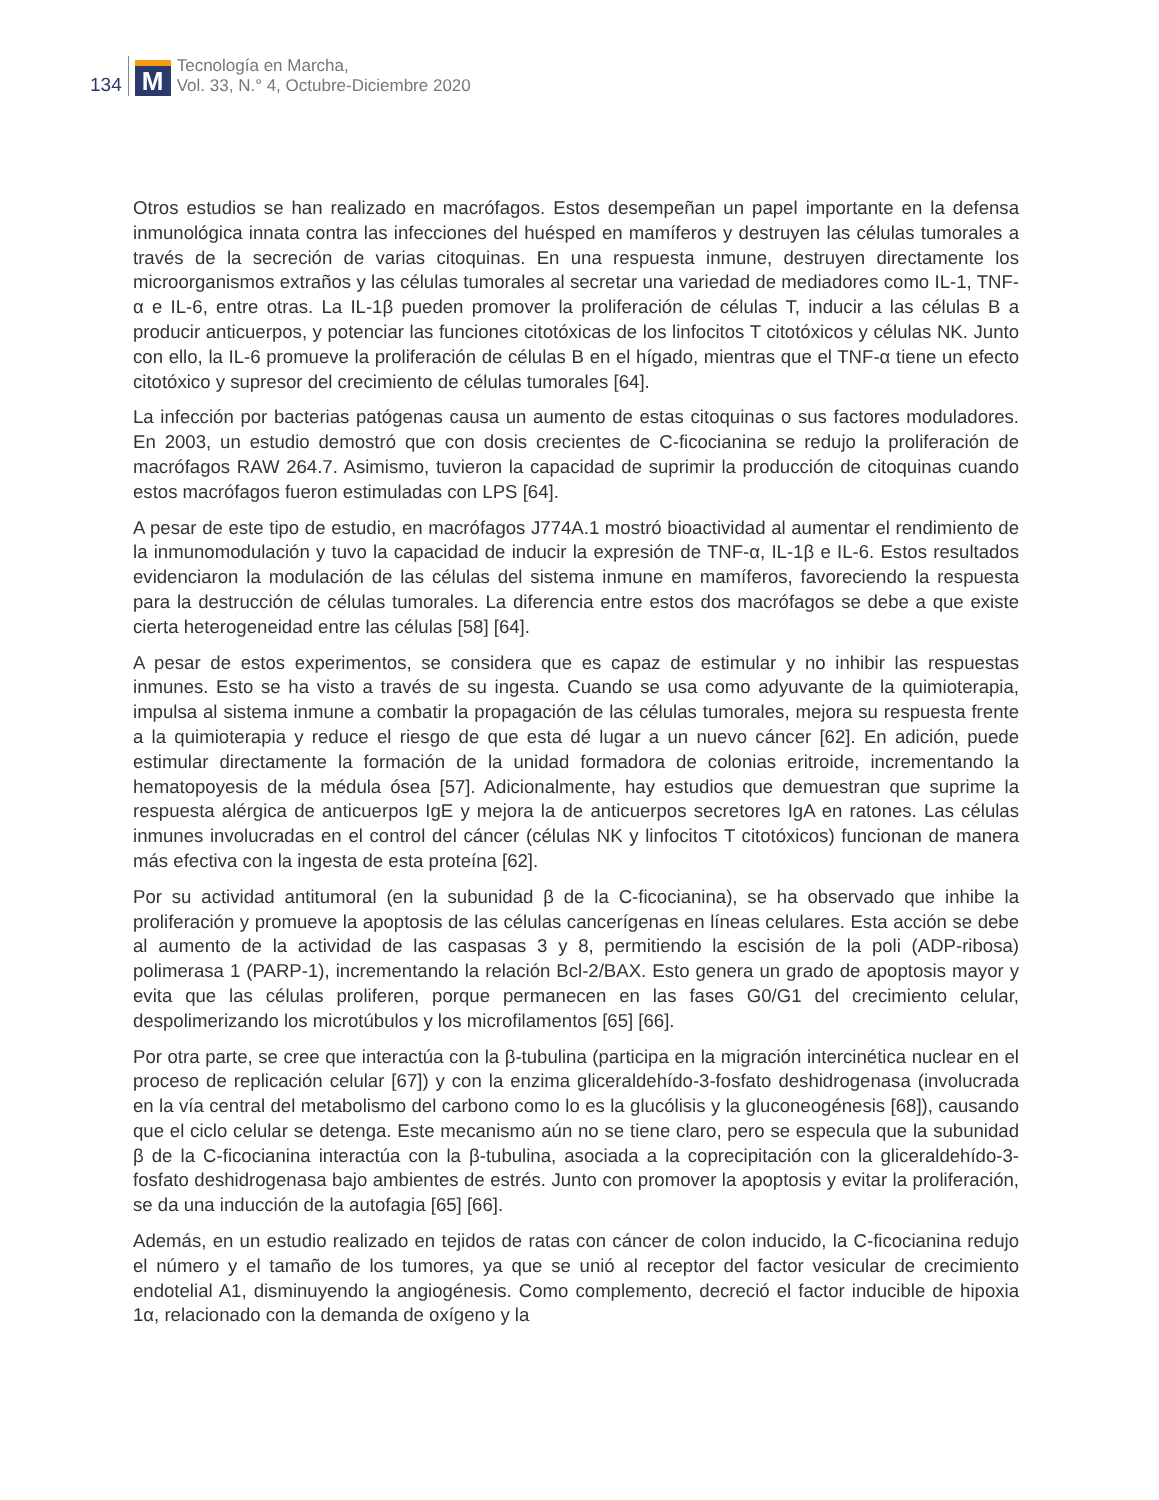134
M
Tecnología en Marcha,
Vol. 33, N.° 4, Octubre-Diciembre 2020
Otros estudios se han realizado en macrófagos. Estos desempeñan un papel importante en la defensa inmunológica innata contra las infecciones del huésped en mamíferos y destruyen las células tumorales a través de la secreción de varias citoquinas. En una respuesta inmune, destruyen directamente los microorganismos extraños y las células tumorales al secretar una variedad de mediadores como IL-1, TNF-α e IL-6, entre otras. La IL-1β pueden promover la proliferación de células T, inducir a las células B a producir anticuerpos, y potenciar las funciones citotóxicas de los linfocitos T citotóxicos y células NK. Junto con ello, la IL-6 promueve la proliferación de células B en el hígado, mientras que el TNF-α tiene un efecto citotóxico y supresor del crecimiento de células tumorales [64].
La infección por bacterias patógenas causa un aumento de estas citoquinas o sus factores moduladores. En 2003, un estudio demostró que con dosis crecientes de C-ficocianina se redujo la proliferación de macrófagos RAW 264.7. Asimismo, tuvieron la capacidad de suprimir la producción de citoquinas cuando estos macrófagos fueron estimuladas con LPS [64].
A pesar de este tipo de estudio, en macrófagos J774A.1 mostró bioactividad al aumentar el rendimiento de la inmunomodulación y tuvo la capacidad de inducir la expresión de TNF-α, IL-1β e IL-6. Estos resultados evidenciaron la modulación de las células del sistema inmune en mamíferos, favoreciendo la respuesta para la destrucción de células tumorales. La diferencia entre estos dos macrófagos se debe a que existe cierta heterogeneidad entre las células [58] [64].
A pesar de estos experimentos, se considera que es capaz de estimular y no inhibir las respuestas inmunes. Esto se ha visto a través de su ingesta. Cuando se usa como adyuvante de la quimioterapia, impulsa al sistema inmune a combatir la propagación de las células tumorales, mejora su respuesta frente a la quimioterapia y reduce el riesgo de que esta dé lugar a un nuevo cáncer [62]. En adición, puede estimular directamente la formación de la unidad formadora de colonias eritroide, incrementando la hematopoyesis de la médula ósea [57]. Adicionalmente, hay estudios que demuestran que suprime la respuesta alérgica de anticuerpos IgE y mejora la de anticuerpos secretores IgA en ratones. Las células inmunes involucradas en el control del cáncer (células NK y linfocitos T citotóxicos) funcionan de manera más efectiva con la ingesta de esta proteína [62].
Por su actividad antitumoral (en la subunidad β de la C-ficocianina), se ha observado que inhibe la proliferación y promueve la apoptosis de las células cancerígenas en líneas celulares. Esta acción se debe al aumento de la actividad de las caspasas 3 y 8, permitiendo la escisión de la poli (ADP-ribosa) polimerasa 1 (PARP-1), incrementando la relación Bcl-2/BAX. Esto genera un grado de apoptosis mayor y evita que las células proliferen, porque permanecen en las fases G0/G1 del crecimiento celular, despolimerizando los microtúbulos y los microfilamentos [65] [66].
Por otra parte, se cree que interactúa con la β-tubulina (participa en la migración intercinética nuclear en el proceso de replicación celular [67]) y con la enzima gliceraldehído-3-fosfato deshidrogenasa (involucrada en la vía central del metabolismo del carbono como lo es la glucólisis y la gluconeogénesis [68]), causando que el ciclo celular se detenga. Este mecanismo aún no se tiene claro, pero se especula que la subunidad β de la C-ficocianina interactúa con la β-tubulina, asociada a la coprecipitación con la gliceraldehído-3-fosfato deshidrogenasa bajo ambientes de estrés. Junto con promover la apoptosis y evitar la proliferación, se da una inducción de la autofagia [65] [66].
Además, en un estudio realizado en tejidos de ratas con cáncer de colon inducido, la C-ficocianina redujo el número y el tamaño de los tumores, ya que se unió al receptor del factor vesicular de crecimiento endotelial A1, disminuyendo la angiogénesis. Como complemento, decreció el factor inducible de hipoxia 1α, relacionado con la demanda de oxígeno y la